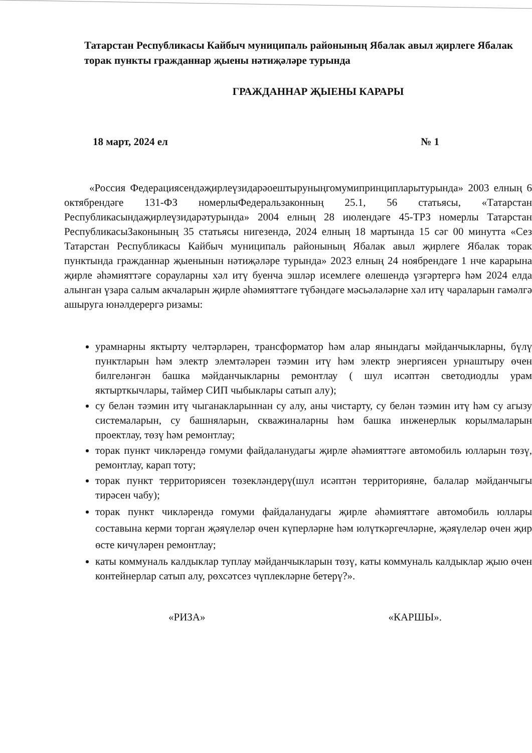Татарстан Республикасы Кайбыч муниципаль районының Ябалак авыл җирлеге Ябалак торак пункты гражданнар җыены нәтиҗәләре турында
ГРАЖДАННАР ҖЫЕНЫ КАРАРЫ
18 март, 2024 ел № 1
«Россия Федерациясендәҗирлеүзидарәоештыруныңгомумипринципларытурында» 2003 елның 6 октябрендәге 131-ФЗ номерлыФедеральзаконның 25.1, 56 статьясы, «Татарстан Республикасындаҗирлеүзидарәтурында» 2004 елның 28 июлендәге 45-ТРЗ номерлы Татарстан РеспубликасыЗаконының 35 статьясы нигезендә, 2024 елның 18 мартында 15 сәг 00 минутта «Сез Татарстан Республикасы Кайбыч муниципаль районының Ябалак авыл җирлеге Ябалак торак пунктында гражданнар җыенынын нәтиҗәләре турында» 2023 елның 24 ноябрендәге 1 нче карарына җирле әһәмияттәге сорауларны хәл итү буенча эшләр исемлеге өлешендә үзгәртергә һәм 2024 елда алынган үзара салым акчаларын җирле әһәмияттәге түбәндәге мәсьәләләрне хәл итү чараларын гамәлгә ашыруга юнәлдерергә ризамы:
урамнарны яктырту челтәрләрен, трансформатор һәм алар янындагы мәйданчыкларны, бүлү пунктларын һәм электр элемтәләрен тәэмин итү һәм электр энергиясен урнаштыру өчен билгеләнгән башка мәйданчыкларны ремонтлау ( шул исәптән светодиодлы урам яктырткычлары, таймер СИП чыбыклары сатып алу);
су белән тәэмин итү чыганакларыннан су алу, аны чистарту, су белән тәэмин итү һәм су агызу системаларын, су башняларын, скважиналарны һәм башка инженерлык корылмаларын проектлау, төзү һәм ремонтлау;
торак пункт чикләрендә гомуми файдаланудагы җирле әһәмияттәге автомобиль юлларын төзү, ремонтлау, карап тоту;
торак пункт территориясен төзекләндерү(шул исәптән территорияне, балалар мәйданчыгы тирәсен чабу);
торак пункт чикләрендә гомуми файдаланудагы җирле әһәмияттәге автомобиль юллары составына керми торган җәяүлеләр өчен күперләрне һәм юлүткәргечләрне, җәяүлеләр өчен җир өсте кичүләрен ремонтлау;
каты коммуналь калдыклар туплау мәйданчыкларын төзү, каты коммуналь калдыклар җыю өчен контейнерлар сатып алу, рөхсәтсез чүплекләрне бетерү?».
«РИЗА» «КАРШЫ».